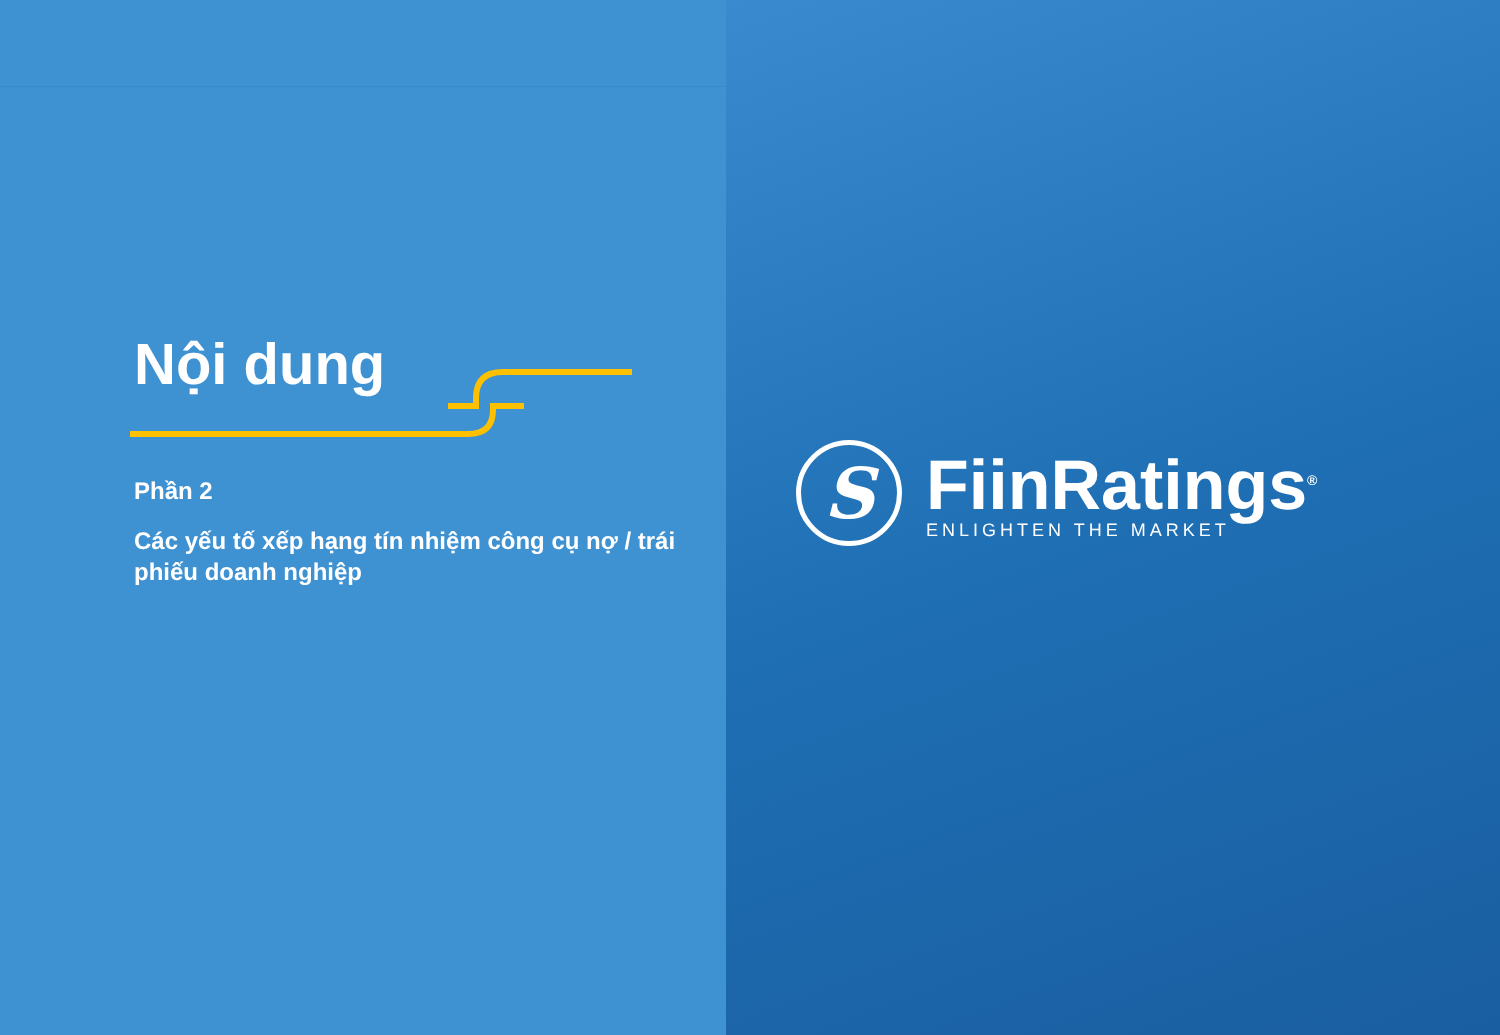Nội dung
Phần 2
Các yếu tố xếp hạng tín nhiệm công cụ nợ / trái phiếu doanh nghiệp
S
FiinRatings<sup>®</sup>
ENLIGHTEN THE MARKET